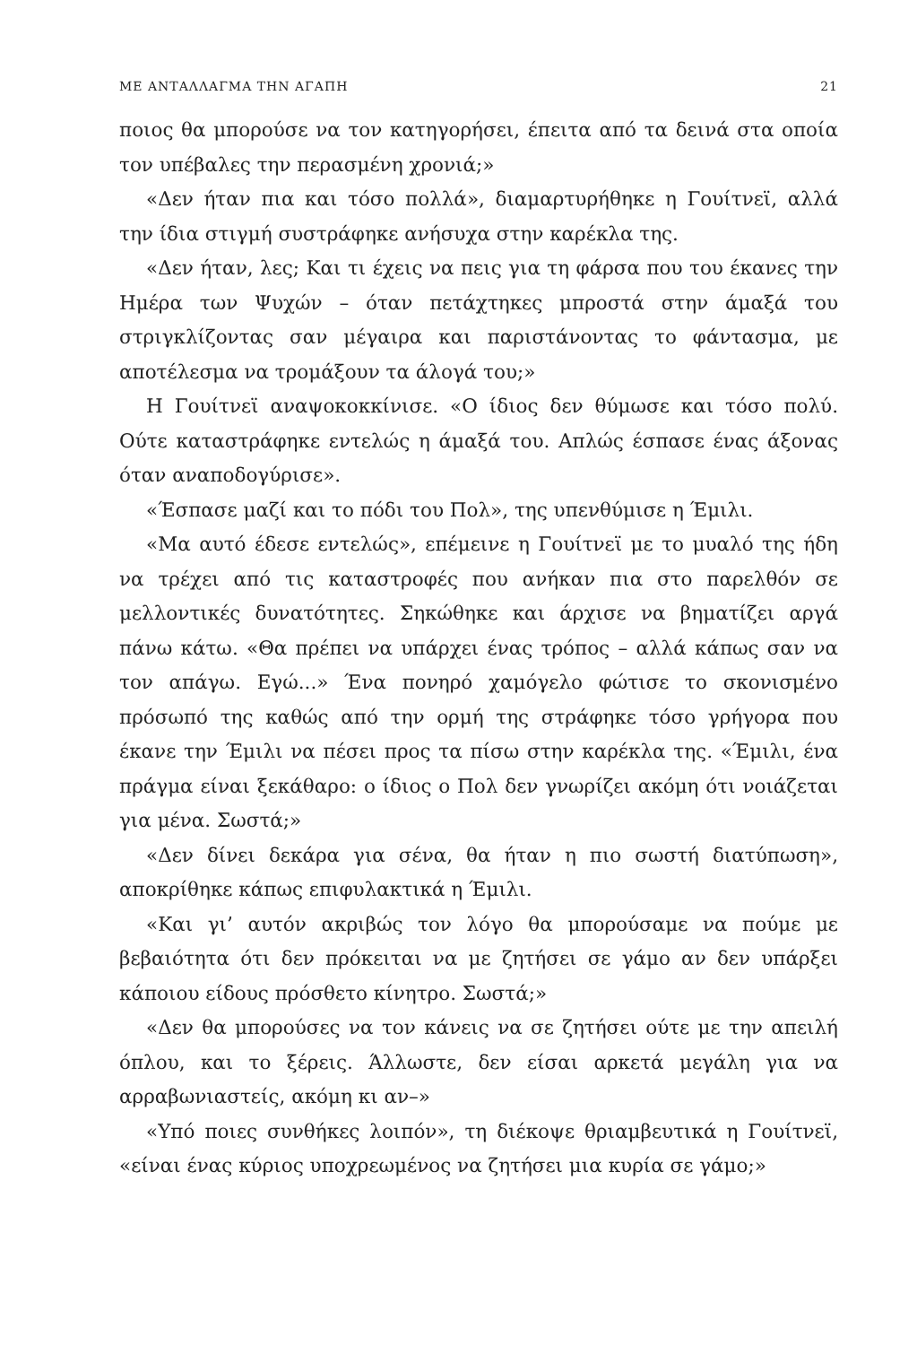ΜΕ ΑΝΤΑΛΛΑΓΜΑ ΤΗΝ ΑΓΑΠΗ 21
ποιος θα μπορούσε να τον κατηγορήσει, έπειτα από τα δεινά στα οποία τον υπέβαλες την περασμένη χρονιά;»
«Δεν ήταν πια και τόσο πολλά», διαμαρτυρήθηκε η Γουίτνεϊ, αλλά την ίδια στιγμή συστράφηκε ανήσυχα στην καρέκλα της.
«Δεν ήταν, λες; Και τι έχεις να πεις για τη φάρσα που του έκανες την Ημέρα των Ψυχών – όταν πετάχτηκες μπροστά στην άμαξά του στριγκλίζοντας σαν μέγαιρα και παριστάνοντας το φάντασμα, με αποτέλεσμα να τρομάξουν τα άλογά του;»
Η Γουίτνεϊ αναψοκοκκίνισε. «Ο ίδιος δεν θύμωσε και τόσο πολύ. Ούτε καταστράφηκε εντελώς η άμαξά του. Απλώς έσπασε ένας άξονας όταν αναποδογύρισε».
«Έσπασε μαζί και το πόδι του Πολ», της υπενθύμισε η Έμιλι.
«Μα αυτό έδεσε εντελώς», επέμεινε η Γουίτνεϊ με το μυαλό της ήδη να τρέχει από τις καταστροφές που ανήκαν πια στο παρελθόν σε μελλοντικές δυνατότητες. Σηκώθηκε και άρχισε να βηματίζει αργά πάνω κάτω. «Θα πρέπει να υπάρχει ένας τρόπος – αλλά κάπως σαν να τον απάγω. Εγώ...» Ένα πονηρό χαμόγελο φώτισε το σκονισμένο πρόσωπό της καθώς από την ορμή της στράφηκε τόσο γρήγορα που έκανε την Έμιλι να πέσει προς τα πίσω στην καρέκλα της. «Έμιλι, ένα πράγμα είναι ξεκάθαρο: ο ίδιος ο Πολ δεν γνωρίζει ακόμη ότι νοιάζεται για μένα. Σωστά;»
«Δεν δίνει δεκάρα για σένα, θα ήταν η πιο σωστή διατύπωση», αποκρίθηκε κάπως επιφυλακτικά η Έμιλι.
«Και γι’ αυτόν ακριβώς τον λόγο θα μπορούσαμε να πούμε με βεβαιότητα ότι δεν πρόκειται να με ζητήσει σε γάμο αν δεν υπάρξει κάποιου είδους πρόσθετο κίνητρο. Σωστά;»
«Δεν θα μπορούσες να τον κάνεις να σε ζητήσει ούτε με την απειλή όπλου, και το ξέρεις. Άλλωστε, δεν είσαι αρκετά μεγάλη για να αρραβωνιαστείς, ακόμη κι αν–»
«Υπό ποιες συνθήκες λοιπόν», τη διέκοψε θριαμβευτικά η Γουίτνεϊ, «είναι ένας κύριος υποχρεωμένος να ζητήσει μια κυρία σε γάμο;»